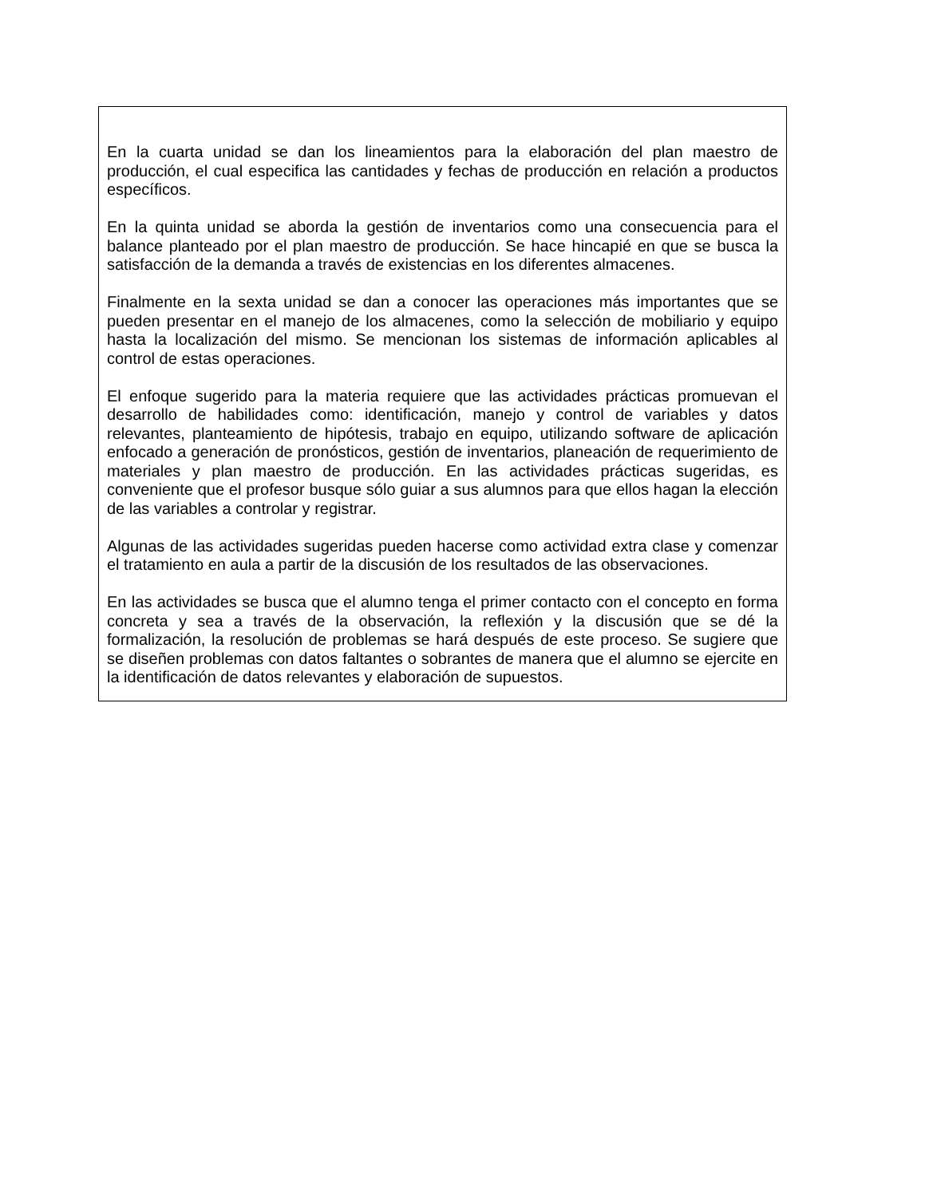En la cuarta unidad se dan los lineamientos para la elaboración del plan maestro de producción, el cual especifica las cantidades y fechas de producción en relación a productos específicos.
En la quinta unidad se aborda la gestión de inventarios como una consecuencia para el balance planteado por el plan maestro de producción. Se hace hincapié en que se busca la satisfacción de la demanda a través de existencias en los diferentes almacenes.
Finalmente en la sexta unidad se dan a conocer las operaciones más importantes que se pueden presentar en el manejo de los almacenes, como la selección de mobiliario y equipo hasta la localización del mismo. Se mencionan los sistemas de información aplicables al control de estas operaciones.
El enfoque sugerido para la materia requiere que las actividades prácticas promuevan el desarrollo de habilidades como: identificación, manejo y control de variables y datos relevantes, planteamiento de hipótesis, trabajo en equipo, utilizando software de aplicación enfocado a generación de pronósticos, gestión de inventarios, planeación de requerimiento de materiales y plan maestro de producción. En las actividades prácticas sugeridas, es conveniente que el profesor busque sólo guiar a sus alumnos para que ellos hagan la elección de las variables a controlar y registrar.
Algunas de las actividades sugeridas pueden hacerse como actividad extra clase y comenzar el tratamiento en aula a partir de la discusión de los resultados de las observaciones.
En las actividades se busca que el alumno tenga el primer contacto con el concepto en forma concreta y sea a través de la observación, la reflexión y la discusión que se dé la formalización, la resolución de problemas se hará después de este proceso. Se sugiere que se diseñen problemas con datos faltantes o sobrantes de manera que el alumno se ejercite en la identificación de datos relevantes y elaboración de supuestos.